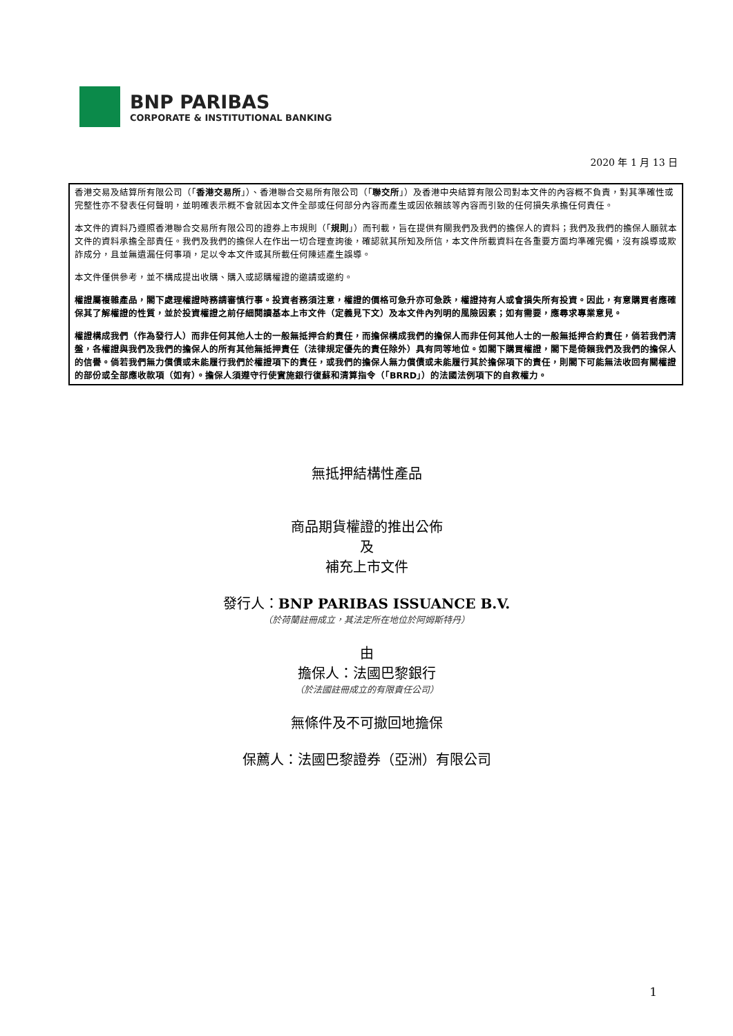BNP PARIBAS
CORPORATE & INSTITUTIONAL BANKING
2020 年 1 月 13 日
香港交易及結算所有限公司（「香港交易所」）、香港聯合交易所有限公司（「聯交所」）及香港中央結算有限公司對本文件的內容概不負責，對其準確性或完整性亦不發表任何聲明，並明確表示概不會就因本文件全部或任何部分內容而產生或因依賴該等內容而引致的任何損失承擔任何責任。
本文件的資料乃遵照香港聯合交易所有限公司的證券上市規則（「規則」）而刊載，旨在提供有關我們及我們的擔保人的資料；我們及我們的擔保人願就本文件的資料承擔全部責任。我們及我們的擔保人在作出一切合理查詢後，確認就其所知及所信，本文件所載資料在各重要方面均準確完備，沒有誤導或欺詐成分，且並無遺漏任何事項，足以令本文件或其所載任何陳述產生誤導。
本文件僅供參考，並不構成提出收購、購入或認購權證的邀請或邀約。
權證屬複雜產品，閣下處理權證時務請審慎行事。投資者務須注意，權證的價格可急升亦可急跌，權證持有人或會損失所有投資。因此，有意購買者應確保其了解權證的性質，並於投資權證之前仔細閱讀基本上市文件（定義見下文）及本文件內列明的風險因素；如有需要，應尋求專業意見。
權證構成我們（作為發行人）而非任何其他人士的一般無抵押合約責任，而擔保構成我們的擔保人而非任何其他人士的一般無抵押合約責任，倘若我們清盤，各權證與我們及我們的擔保人的所有其他無抵押責任（法律規定優先的責任除外）具有同等地位。如閣下購買權證，閣下是倚賴我們及我們的擔保人的信譽。倘若我們無力償債或未能履行我們於權證項下的責任，或我們的擔保人無力償債或未能履行其於擔保項下的責任，則閣下可能無法收回有關權證的部份或全部應收款項（如有）。擔保人須遵守行使實施銀行復蘇和清算指令（「BRRD」）的法國法例項下的自救權力。
無抵押結構性產品
商品期貨權證的推出公佈
及
補充上市文件
發行人：BNP PARIBAS ISSUANCE B.V.
（於荷蘭註冊成立，其法定所在地位於阿姆斯特丹）
由
擔保人：法國巴黎銀行
（於法國註冊成立的有限責任公司）
無條件及不可撤回地擔保
保薦人：法國巴黎證券（亞洲）有限公司
1